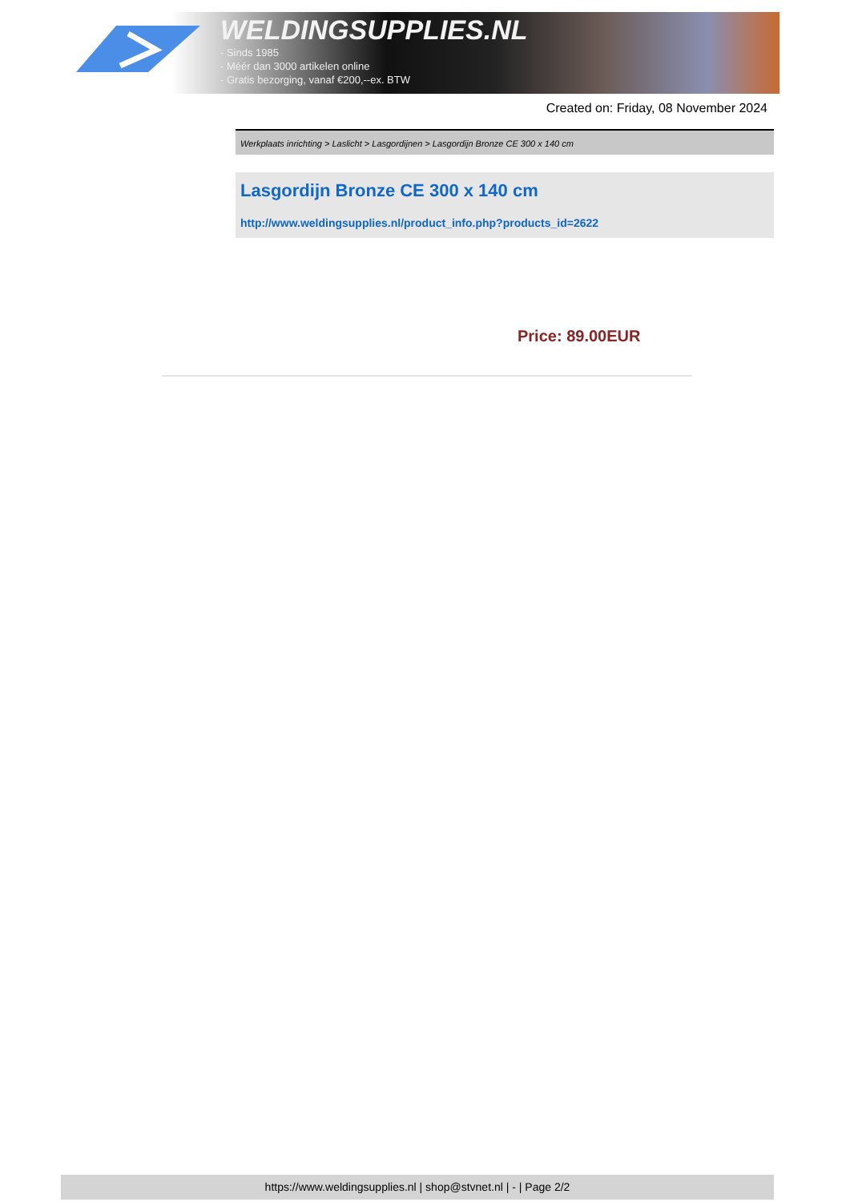WELDINGSUPPLIES.NL
- Sinds 1985
- Méér dan 3000 artikelen online
- Gratis bezorging, vanaf €200,--ex. BTW
Created on: Friday, 08 November 2024
Werkplaats inrichting > Laslicht > Lasgordijnen > Lasgordijn Bronze CE 300 x 140 cm
Lasgordijn Bronze CE 300 x 140 cm
http://www.weldingsupplies.nl/product_info.php?products_id=2622
Price: 89.00EUR
https://www.weldingsupplies.nl | shop@stvnet.nl | - | Page 2/2